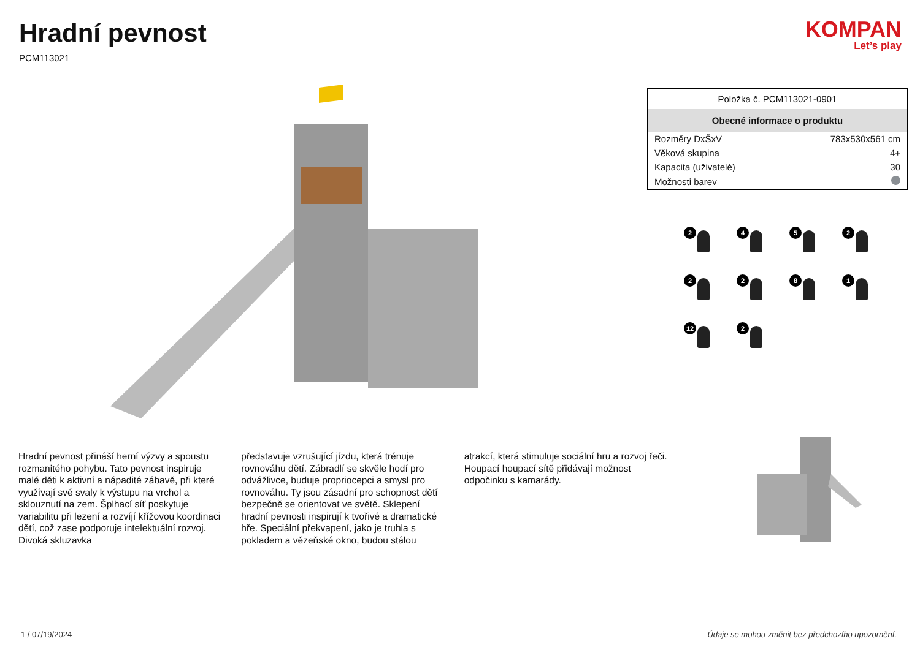Hradní pevnost
PCM113021
KOMPAN
Let’s play
Hradní pevnost přináší herní výzvy a spoustu rozmanitého pohybu. Tato pevnost inspiruje malé děti k aktivní a nápadité zábavě, při které využívají své svaly k výstupu na vrchol a sklouznutí na zem. Šplhací síť poskytuje variabilitu při lezení a rozvíjí křížovou koordinaci dětí, což zase podporuje intelektuální rozvoj. Divoká skluzavka
představuje vzrušující jízdu, která trénuje rovnováhu dětí. Zábradlí se skvěle hodí pro odvážlivce, buduje propriocepci a smysl pro rovnováhu. Ty jsou zásadní pro schopnost dětí bezpečně se orientovat ve světě. Sklepení hradní pevnosti inspirují k tvořivé a dramatické hře. Speciální překvapení, jako je truhla s pokladem a vězeňské okno, budou stálou
atrakcí, která stimuluje sociální hru a rozvoj řeči. Houpací houpací sítě přidávají možnost odpočinku s kamarády.
| Položka č. PCM113021-0901 | |
| Obecné informace o produktu | |
| Rozměry DxŠxV | 783x530x561 cm |
| Věková skupina | 4+ |
| Kapacita (uživatelé) | 30 |
| Možnosti barev | |
2
4
5
2
2
2
8
1
12
2
1 / 07/19/2024 Údaje se mohou změnit bez předchozího upozornění.